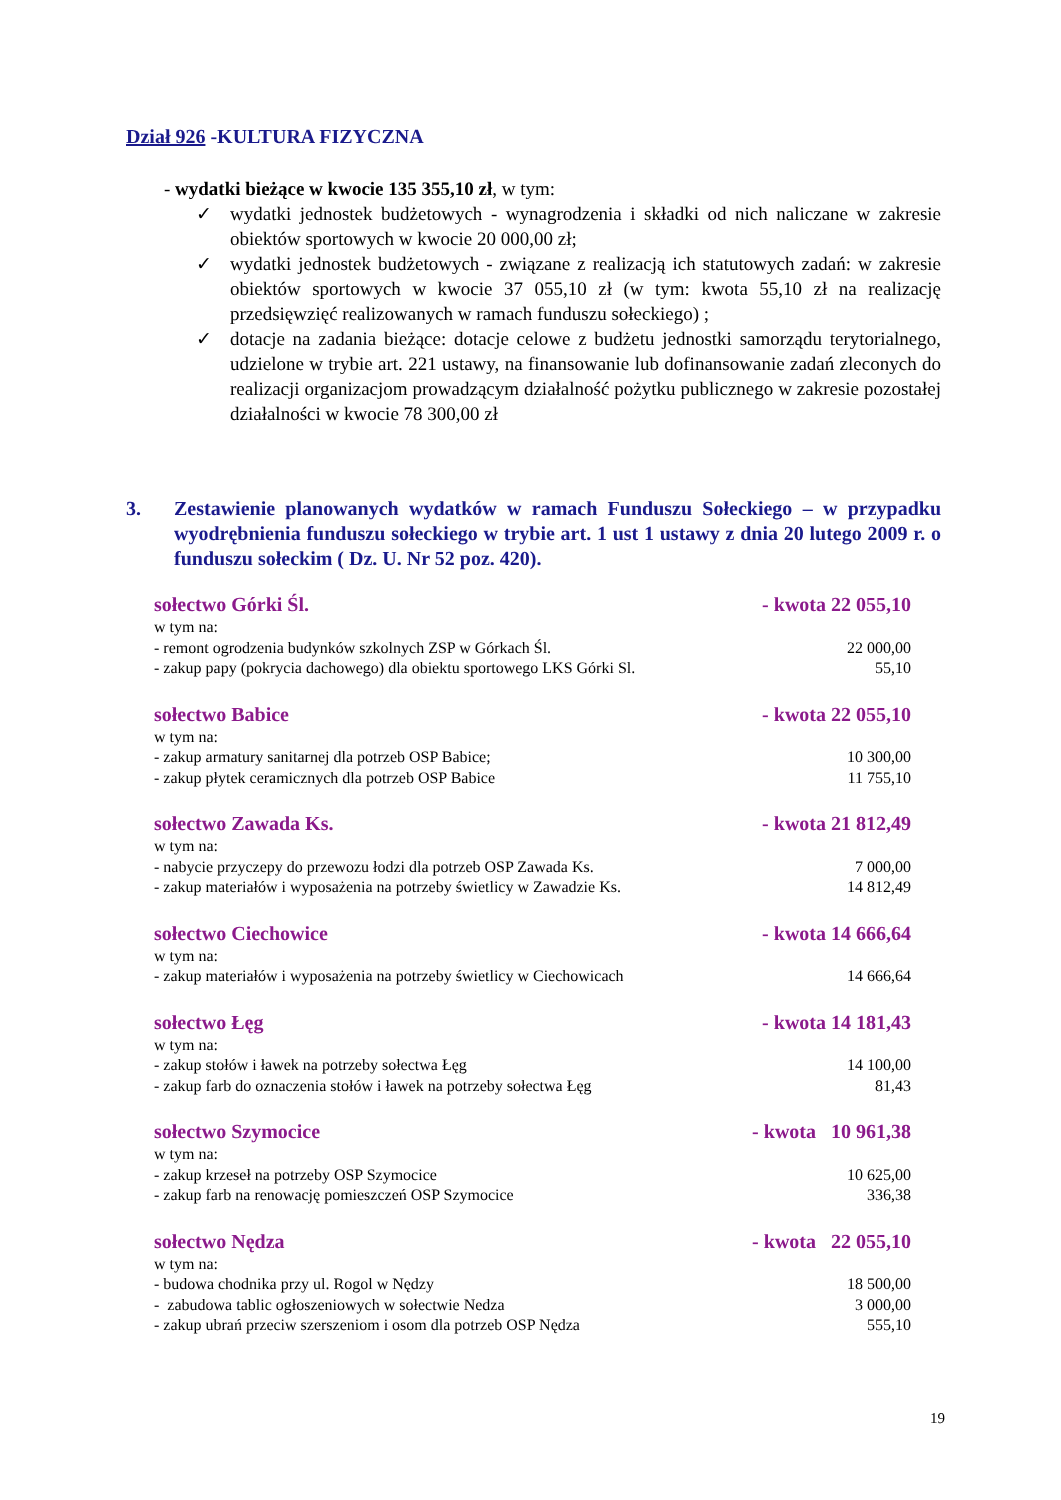Dział 926 -KULTURA FIZYCZNA
- wydatki bieżące w kwocie 135 355,10 zł, w tym:
✓ wydatki jednostek budżetowych - wynagrodzenia i składki od nich naliczane w zakresie obiektów sportowych w kwocie 20 000,00 zł;
✓ wydatki jednostek budżetowych - związane z realizacją ich statutowych zadań: w zakresie obiektów sportowych w kwocie 37 055,10 zł (w tym: kwota 55,10 zł na realizację przedsięwzięć realizowanych w ramach funduszu sołeckiego) ;
✓ dotacje na zadania bieżące: dotacje celowe z budżetu jednostki samorządu terytorialnego, udzielone w trybie art. 221 ustawy, na finansowanie lub dofinansowanie zadań zleconych do realizacji organizacjom prowadzącym działalność pożytku publicznego w zakresie pozostałej działalności w kwocie 78 300,00 zł
3. Zestawienie planowanych wydatków w ramach Funduszu Sołeckiego – w przypadku wyodrębnienia funduszu sołeckiego w trybie art. 1 ust 1 ustawy z dnia 20 lutego 2009 r. o funduszu sołeckim ( Dz. U. Nr 52 poz. 420).
sołectwo Górki Śl. - kwota 22 055,10
w tym na:
- remont ogrodzenia budynków szkolnych ZSP w Górkach Śl. 22 000,00
- zakup papy (pokrycia dachowego) dla obiektu sportowego LKS Górki Sl. 55,10
sołectwo Babice - kwota 22 055,10
w tym na:
- zakup armatury sanitarnej dla potrzeb OSP Babice; 10 300,00
- zakup płytek ceramicznych dla potrzeb OSP Babice 11 755,10
sołectwo Zawada Ks. - kwota 21 812,49
w tym na:
- nabycie przyczepy do przewozu łodzi dla potrzeb OSP Zawada Ks. 7 000,00
- zakup materiałów i wyposażenia na potrzeby świetlicy w Zawadzie Ks. 14 812,49
sołectwo Ciechowice - kwota 14 666,64
w tym na:
- zakup materiałów i wyposażenia na potrzeby świetlicy w Ciechowicach 14 666,64
sołectwo Łęg - kwota 14 181,43
w tym na:
- zakup stołów i ławek na potrzeby sołectwa Łęg 14 100,00
- zakup farb do oznaczenia stołów i ławek na potrzeby sołectwa Łęg 81,43
sołectwo Szymocice - kwota 10 961,38
w tym na:
- zakup krzeseł na potrzeby OSP Szymocice 10 625,00
- zakup farb na renowację pomieszczeń OSP Szymocice 336,38
sołectwo Nędza - kwota 22 055,10
w tym na:
- budowa chodnika przy ul. Rogol w Nędzy 18 500,00
- zabudowa tablic ogłoszeniowych w sołectwie Nedza 3 000,00
- zakup ubrań przeciw szerszeniom i osom dla potrzeb OSP Nędza 555,10
19